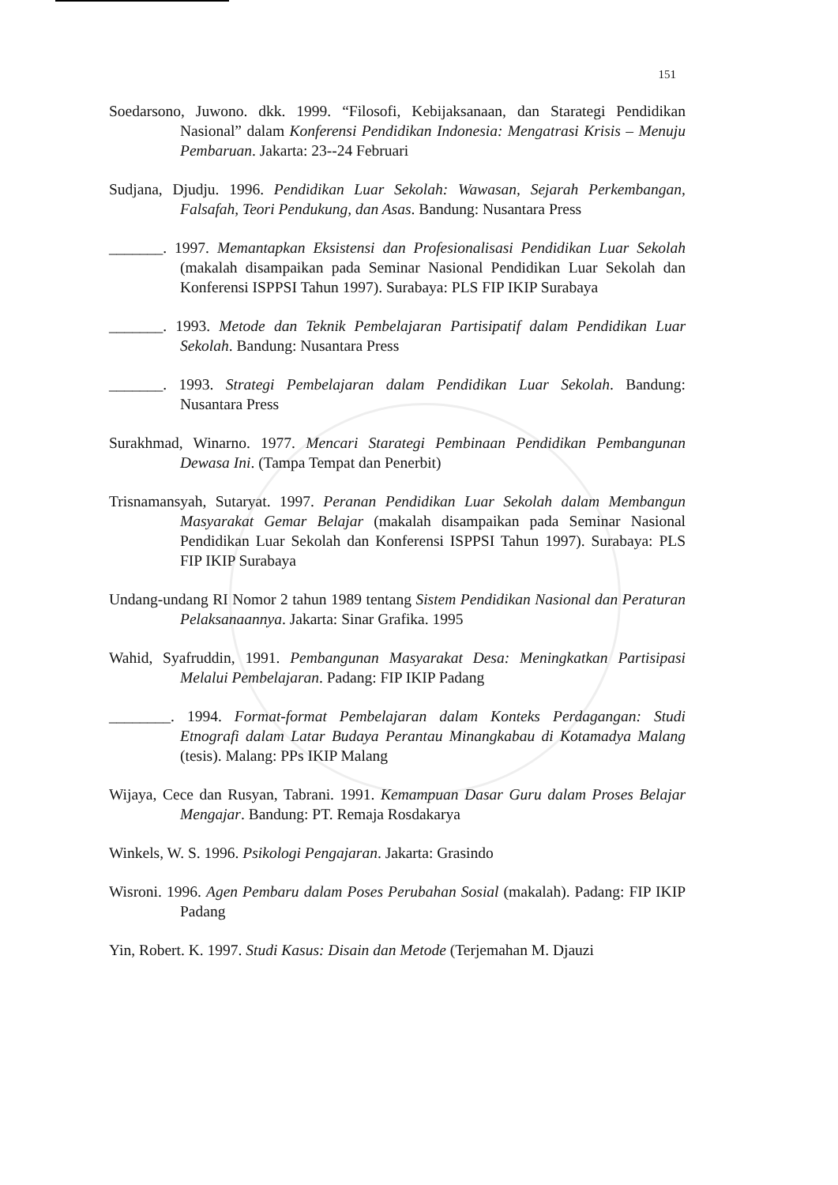151
Soedarsono, Juwono. dkk. 1999. “Filosofi, Kebijaksanaan, dan Starategi Pendidikan Nasional” dalam Konferensi Pendidikan Indonesia: Mengatrasi Krisis – Menuju Pembaruan. Jakarta: 23--24 Februari
Sudjana, Djudju. 1996. Pendidikan Luar Sekolah: Wawasan, Sejarah Perkembangan, Falsafah, Teori Pendukung, dan Asas. Bandung: Nusantara Press
_______. 1997. Memantapkan Eksistensi dan Profesionalisasi Pendidikan Luar Sekolah (makalah disampaikan pada Seminar Nasional Pendidikan Luar Sekolah dan Konferensi ISPPSI Tahun 1997). Surabaya: PLS FIP IKIP Surabaya
_______. 1993. Metode dan Teknik Pembelajaran Partisipatif dalam Pendidikan Luar Sekolah. Bandung: Nusantara Press
_______. 1993. Strategi Pembelajaran dalam Pendidikan Luar Sekolah. Bandung: Nusantara Press
Surakhmad, Winarno. 1977. Mencari Starategi Pembinaan Pendidikan Pembangunan Dewasa Ini. (Tampa Tempat dan Penerbit)
Trisnamansyah, Sutaryat. 1997. Peranan Pendidikan Luar Sekolah dalam Membangun Masyarakat Gemar Belajar (makalah disampaikan pada Seminar Nasional Pendidikan Luar Sekolah dan Konferensi ISPPSI Tahun 1997). Surabaya: PLS FIP IKIP Surabaya
Undang-undang RI Nomor 2 tahun 1989 tentang Sistem Pendidikan Nasional dan Peraturan Pelaksanaannya. Jakarta: Sinar Grafika. 1995
Wahid, Syafruddin, 1991. Pembangunan Masyarakat Desa: Meningkatkan Partisipasi Melalui Pembelajaran. Padang: FIP IKIP Padang
________. 1994. Format-format Pembelajaran dalam Konteks Perdagangan: Studi Etnografi dalam Latar Budaya Perantau Minangkabau di Kotamadya Malang (tesis). Malang: PPs IKIP Malang
Wijaya, Cece dan Rusyan, Tabrani. 1991. Kemampuan Dasar Guru dalam Proses Belajar Mengajar. Bandung: PT. Remaja Rosdakarya
Winkels, W. S. 1996. Psikologi Pengajaran. Jakarta: Grasindo
Wisroni. 1996. Agen Pembaru dalam Poses Perubahan Sosial (makalah). Padang: FIP IKIP Padang
Yin, Robert. K. 1997. Studi Kasus: Disain dan Metode (Terjemahan M. Djauzi